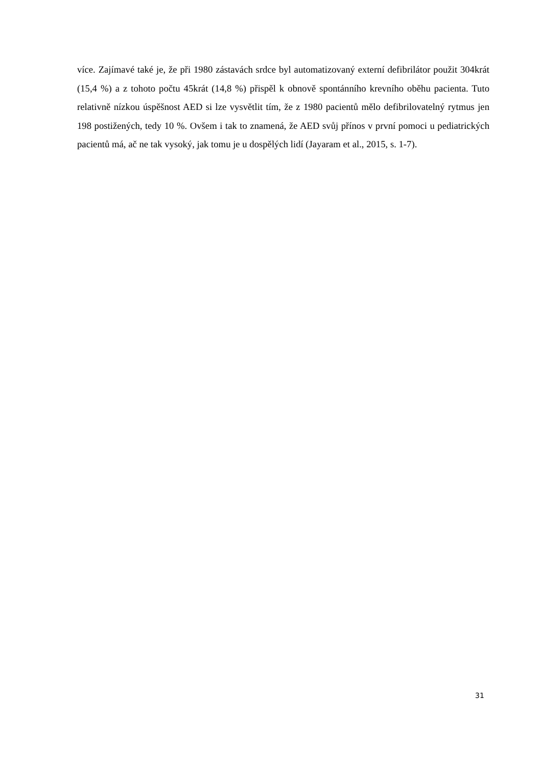více. Zajímavé také je, že při 1980 zástavách srdce byl automatizovaný externí defibrilátor použit 304krát (15,4 %) a z tohoto počtu 45krát (14,8 %) přispěl k obnově spontánního krevního oběhu pacienta. Tuto relativně nízkou úspěšnost AED si lze vysvětlit tím, že z 1980 pacientů mělo defibrilovatelný rytmus jen 198 postižených, tedy 10 %. Ovšem i tak to znamená, že AED svůj přínos v první pomoci u pediatrických pacientů má, ač ne tak vysoký, jak tomu je u dospělých lidí (Jayaram et al., 2015, s. 1-7).
31